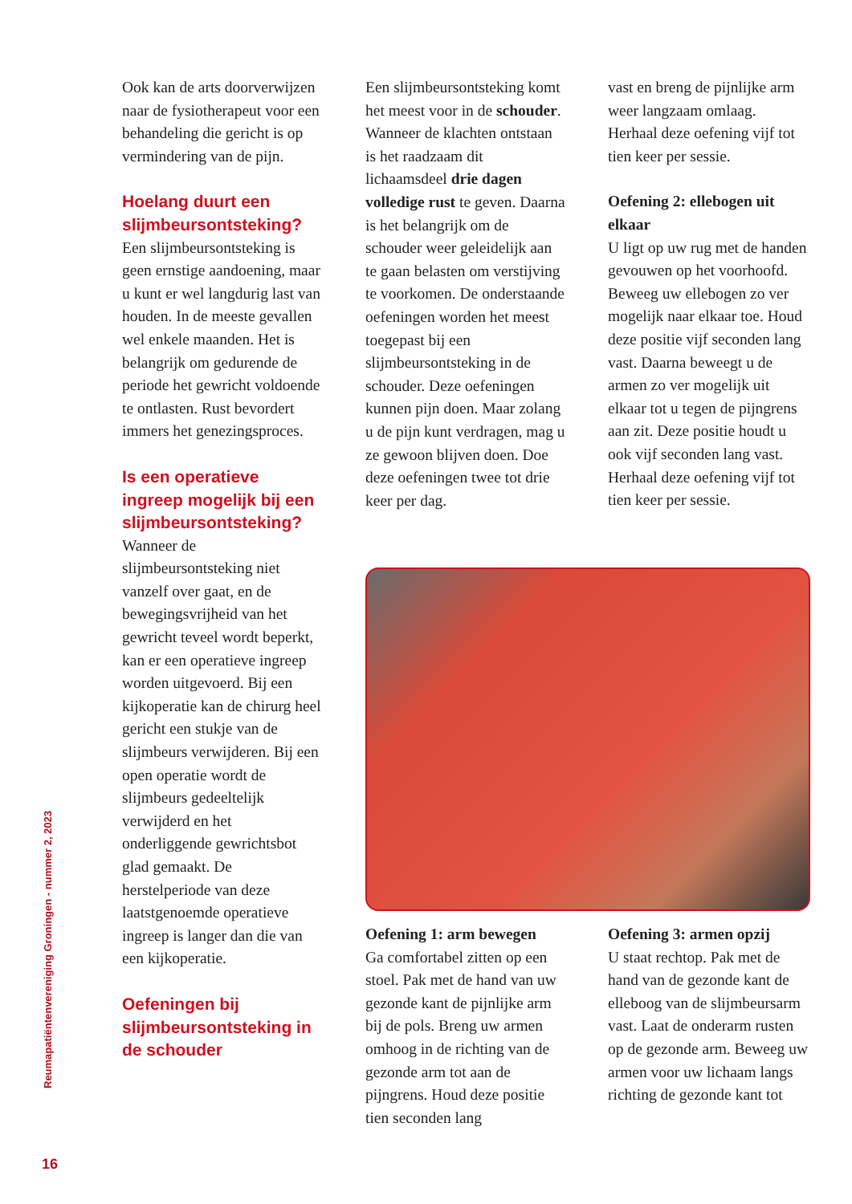Ook kan de arts doorverwijzen naar de fysiotherapeut voor een behandeling die gericht is op vermindering van de pijn.
Hoelang duurt een slijmbeursontsteking?
Een slijmbeursontsteking is geen ernstige aandoening, maar u kunt er wel langdurig last van houden. In de meeste gevallen wel enkele maanden. Het is belangrijk om gedurende de periode het gewricht voldoende te ontlasten. Rust bevordert immers het genezingsproces.
Is een operatieve ingreep mogelijk bij een slijmbeursontsteking?
Wanneer de slijmbeursontsteking niet vanzelf over gaat, en de bewegingsvrijheid van het gewricht teveel wordt beperkt, kan er een operatieve ingreep worden uitgevoerd. Bij een kijkoperatie kan de chirurg heel gericht een stukje van de slijmbeurs verwijderen. Bij een open operatie wordt de slijmbeurs gedeeltelijk verwijderd en het onderliggende gewrichtsbot glad gemaakt. De herstelperiode van deze laatstgenoemde operatieve ingreep is langer dan die van een kijkoperatie.
Oefeningen bij slijmbeursontsteking in de schouder
Een slijmbeursontsteking komt het meest voor in de schouder. Wanneer de klachten ontstaan is het raadzaam dit lichaamsdeel drie dagen volledige rust te geven. Daarna is het belangrijk om de schouder weer geleidelijk aan te gaan belasten om verstijving te voorkomen. De onderstaande oefeningen worden het meest toegepast bij een slijmbeursontsteking in de schouder. Deze oefeningen kunnen pijn doen. Maar zolang u de pijn kunt verdragen, mag u ze gewoon blijven doen. Doe deze oefeningen twee tot drie keer per dag.
vast en breng de pijnlijke arm weer langzaam omlaag. Herhaal deze oefening vijf tot tien keer per sessie.
Oefening 2: ellebogen uit elkaar
U ligt op uw rug met de handen gevouwen op het voorhoofd. Beweeg uw ellebogen zo ver mogelijk naar elkaar toe. Houd deze positie vijf seconden lang vast. Daarna beweegt u de armen zo ver mogelijk uit elkaar tot u tegen de pijngrens aan zit. Deze positie houdt u ook vijf seconden lang vast. Herhaal deze oefening vijf tot tien keer per sessie.
Oefening 1: arm bewegen
Ga comfortabel zitten op een stoel. Pak met de hand van uw gezonde kant de pijnlijke arm bij de pols. Breng uw armen omhoog in de richting van de gezonde arm tot aan de pijngrens. Houd deze positie tien seconden lang
Oefening 3: armen opzij
U staat rechtop. Pak met de hand van de gezonde kant de elleboog van de slijmbeursarm vast. Laat de onderarm rusten op de gezonde arm. Beweeg uw armen voor uw lichaam langs richting de gezonde kant tot
Reumapatiëntenvereniging Groningen - nummer 2, 2023
16